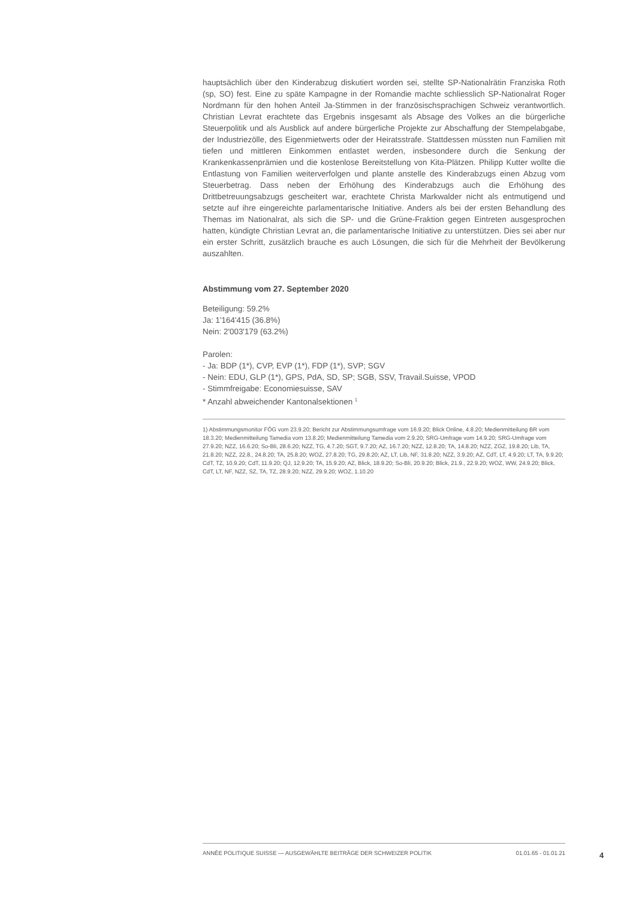hauptsächlich über den Kinderabzug diskutiert worden sei, stellte SP-Nationalrätin Franziska Roth (sp, SO) fest. Eine zu späte Kampagne in der Romandie machte schliesslich SP-Nationalrat Roger Nordmann für den hohen Anteil Ja-Stimmen in der französischsprachigen Schweiz verantwortlich. Christian Levrat erachtete das Ergebnis insgesamt als Absage des Volkes an die bürgerliche Steuerpolitik und als Ausblick auf andere bürgerliche Projekte zur Abschaffung der Stempelabgabe, der Industriezölle, des Eigenmietwerts oder der Heiratsstrafe. Stattdessen müssten nun Familien mit tiefen und mittleren Einkommen entlastet werden, insbesondere durch die Senkung der Krankenkassenprämien und die kostenlose Bereitstellung von Kita-Plätzen. Philipp Kutter wollte die Entlastung von Familien weiterverfolgen und plante anstelle des Kinderabzugs einen Abzug vom Steuerbetrag. Dass neben der Erhöhung des Kinderabzugs auch die Erhöhung des Drittbetreuungsabzugs gescheitert war, erachtete Christa Markwalder nicht als entmutigend und setzte auf ihre eingereichte parlamentarische Initiative. Anders als bei der ersten Behandlung des Themas im Nationalrat, als sich die SP- und die Grüne-Fraktion gegen Eintreten ausgesprochen hatten, kündigte Christian Levrat an, die parlamentarische Initiative zu unterstützen. Dies sei aber nur ein erster Schritt, zusätzlich brauche es auch Lösungen, die sich für die Mehrheit der Bevölkerung auszahlten.
Abstimmung vom 27. September 2020
Beteiligung: 59.2%
Ja: 1'164'415 (36.8%)
Nein: 2'003'179 (63.2%)
Parolen:
- Ja: BDP (1*), CVP, EVP (1*), FDP (1*), SVP; SGV
- Nein: EDU, GLP (1*), GPS, PdA, SD, SP; SGB, SSV, Travail.Suisse, VPOD
- Stimmfreigabe: Economiesuisse, SAV
* Anzahl abweichender Kantonalsektionen <sup>1</sup>
1) Abstimmungsmonitor FÖG vom 23.9.20; Bericht zur Abstimmungsumfrage vom 16.9.20; Blick Online, 4.8.20; Medienmitteilung BR vom 18.3.20; Medienmitteilung Tamedia vom 13.8.20; Medienmitteilung Tamedia vom 2.9.20; SRG-Umfrage vom 14.9.20; SRG-Umfrage vom 27.9.20; NZZ, 16.6.20; So-Bli, 28.6.20; NZZ, TG, 4.7.20; SGT, 9.7.20; AZ, 16.7.20; NZZ, 12.8.20; TA, 14.8.20; NZZ, ZGZ, 19.8.20; Lib, TA, 21.8.20; NZZ, 22.8., 24.8.20; TA, 25.8.20; WOZ, 27.8.20; TG, 29.8.20; AZ, LT, Lib, NF, 31.8.20; NZZ, 3.9.20; AZ, CdT, LT, 4.9.20; LT, TA, 9.9.20; CdT, TZ, 10.9.20; CdT, 11.9.20; QJ, 12.9.20; TA, 15.9.20; AZ, Blick, 18.9.20; So-Bli, 20.9.20; Blick, 21.9., 22.9.20; WOZ, WW, 24.9.20; Blick, CdT, LT, NF, NZZ, SZ, TA, TZ, 28.9.20; NZZ, 29.9.20; WOZ, 1.10.20
ANNÉE POLITIQUE SUISSE — AUSGEWÄHLTE BEITRÄGE DER SCHWEIZER POLITIK 01.01.65 - 01.01.21
4